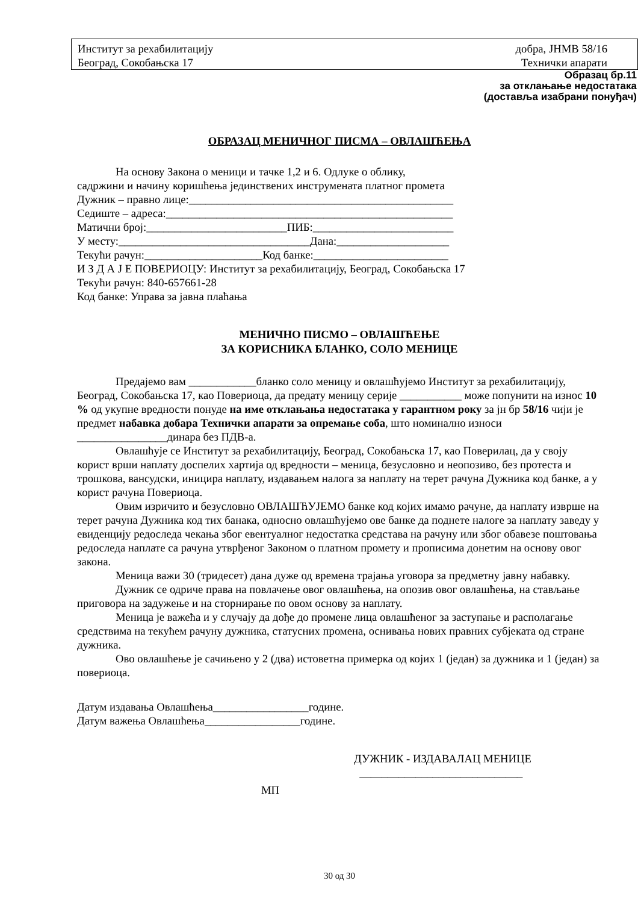Институт за рехабилитацију
Београд, Сокобањска 17
добра, ЈНМВ 58/16
Технички апарати
Образац бр.11
за отклањање недостатака
(доставља изабрани понуђач)
ОБРАЗАЦ МЕНИЧНОГ ПИСМА – ОВЛАШЋЕЊА
На основу Закона о меници и тачке 1,2 и 6. Одлуке о облику,
садржини и начину коришћења јединствених инструмената платног промета
Дужник – правно лице:_______________________________________________
Седиште – адреса:___________________________________________________
Матични број:_________________________ПИБ:_________________________
У месту:__________________________________Дана:____________________
Текући рачун:_____________________Код банке:________________________
И З Д А Ј Е ПОВЕРИОЦУ: Институт за рехабилитацију, Београд, Сокобањска 17
Текући рачун: 840-657661-28
Код банке: Управа за јавна плаћања
МЕНИЧНО ПИСМО – ОВЛАШЋЕЊЕ
ЗА КОРИСНИКА БЛАНКО, СОЛО МЕНИЦЕ
Предајемо вам ____________бланко соло меницу и овлашћујемо Институт за рехабилитацију, Београд, Сокобањска 17, као Повериоца, да предату меницу серије ___________ може попунити на износ 10 % од укупне вредности понуде на име отклањања недостатака у гарантном року за јн бр 58/16 чији је предмет набавка добара Технички апарати за опремање соба, што номинално износи ________________динара без ПДВ-а.
Овлашћује се Институт за рехабилитацију, Београд, Сокобањска 17, као Поверилац, да у своју корист врши наплату доспелих хартија од вредности – меница, безусловно и неопозиво, без протеста и трошкова, вансудски, иницира наплату, издавањем налога за наплату на терет рачуна Дужника код банке, а у корист рачуна Повериоца.
Овим изричито и безусловно ОВЛАШЋУЈЕМО банке код којих имамо рачуне, да наплату изврше на терет рачуна Дужника код тих банака, односно овлашћујемо ове банке да поднете налоге за наплату заведу у евиденцију редоследа чекања због евентуалног недостатка средстава на рачуну или због обавезе поштовања редоследа наплате са рачуна утврђеног Законом о платном промету и прописима донетим на основу овог закона.
Меница важи 30 (тридесет) дана дуже од времена трајања уговора за предметну јавну набавку.
Дужник се одриче права на повлачење овог овлашћења, на опозив овог овлашћења, на стављање приговора на задужење и на сторнирање по овом основу за наплату.
Меница је важећа и у случају да дође до промене лица овлашћеног за заступање и располагање средствима на текућем рачуну дужника, статусних промена, оснивања нових правних субјеката од стране дужника.
Ово овлашћење је сачињено у 2 (два) истоветна примерка од којих 1 (један) за дужника и 1 (један) за повериоца.
Датум издавања Овлашћења_________________године.
Датум важења Овлашћења_________________године.
ДУЖНИК - ИЗДАВАЛАЦ МЕНИЦЕ
_____________________________
МП
30 од 30